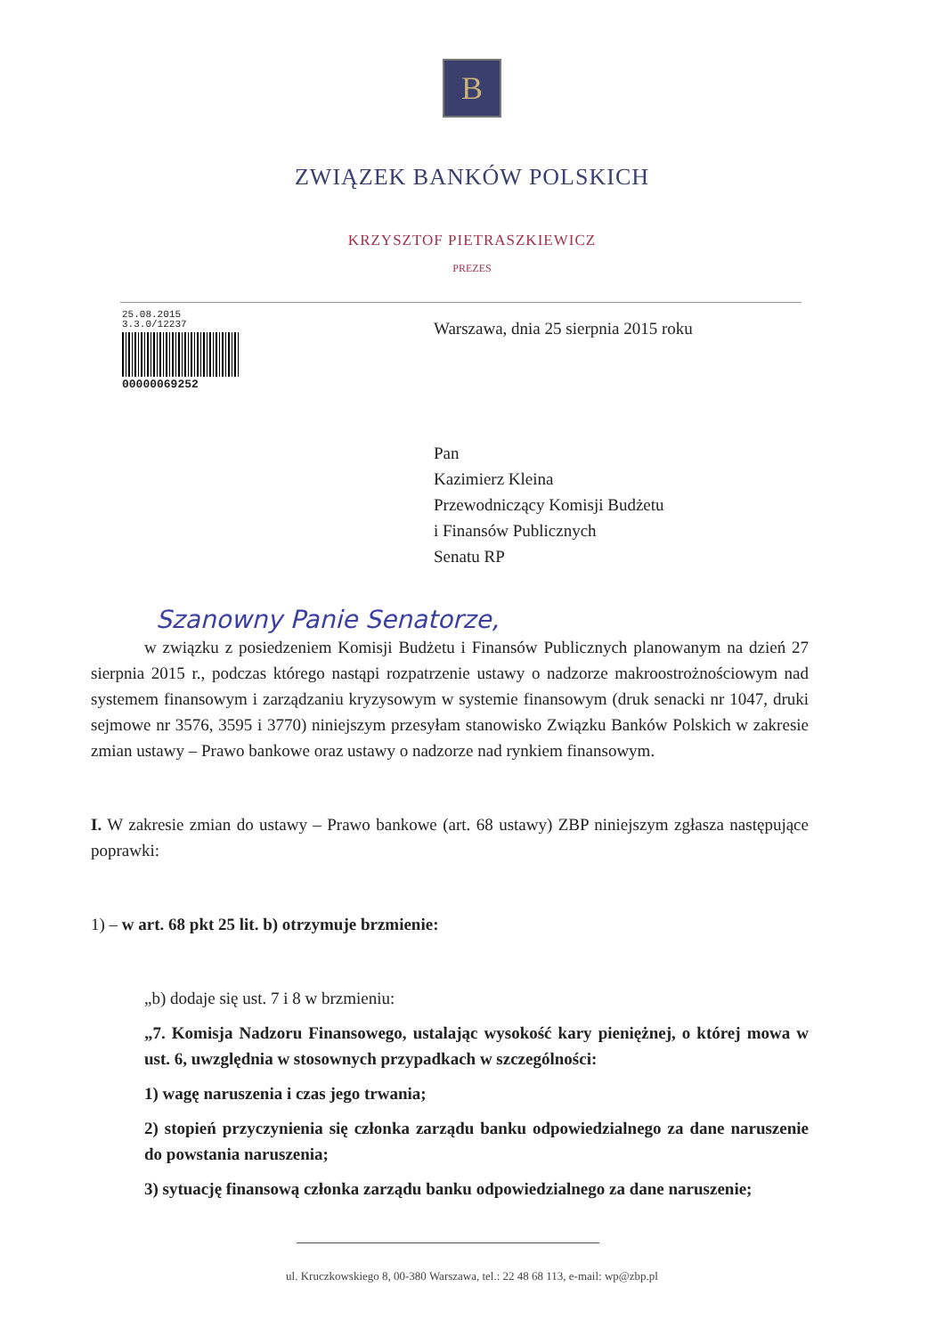B
ZWIĄZEK BANKÓW POLSKICH
KRZYSZTOF PIETRASZKIEWICZ
PREZES
25.08.2015
3.3.0/12237
00000069252
Warszawa, dnia 25 sierpnia 2015 roku
Pan
Kazimierz Kleina
Przewodniczący Komisji Budżetu
i Finansów Publicznych
Senatu RP
Szanowny Panie Senatorze,
w związku z posiedzeniem Komisji Budżetu i Finansów Publicznych planowanym na dzień 27 sierpnia 2015 r., podczas którego nastąpi rozpatrzenie ustawy o nadzorze makroostrożnościowym nad systemem finansowym i zarządzaniu kryzysowym w systemie finansowym (druk senacki nr 1047, druki sejmowe nr 3576, 3595 i 3770) niniejszym przesyłam stanowisko Związku Banków Polskich w zakresie zmian ustawy – Prawo bankowe oraz ustawy o nadzorze nad rynkiem finansowym.
I. W zakresie zmian do ustawy – Prawo bankowe (art. 68 ustawy) ZBP niniejszym zgłasza następujące poprawki:
1) – w art. 68 pkt 25 lit. b) otrzymuje brzmienie:
„b) dodaje się ust. 7 i 8 w brzmieniu:
„7. Komisja Nadzoru Finansowego, ustalając wysokość kary pieniężnej, o której mowa w ust. 6, uwzględnia w stosownych przypadkach w szczególności:
1) wagę naruszenia i czas jego trwania;
2) stopień przyczynienia się członka zarządu banku odpowiedzialnego za dane naruszenie do powstania naruszenia;
3) sytuację finansową członka zarządu banku odpowiedzialnego za dane naruszenie;
ul. Kruczkowskiego 8, 00-380 Warszawa, tel.: 22 48 68 113, e-mail: wp@zbp.pl